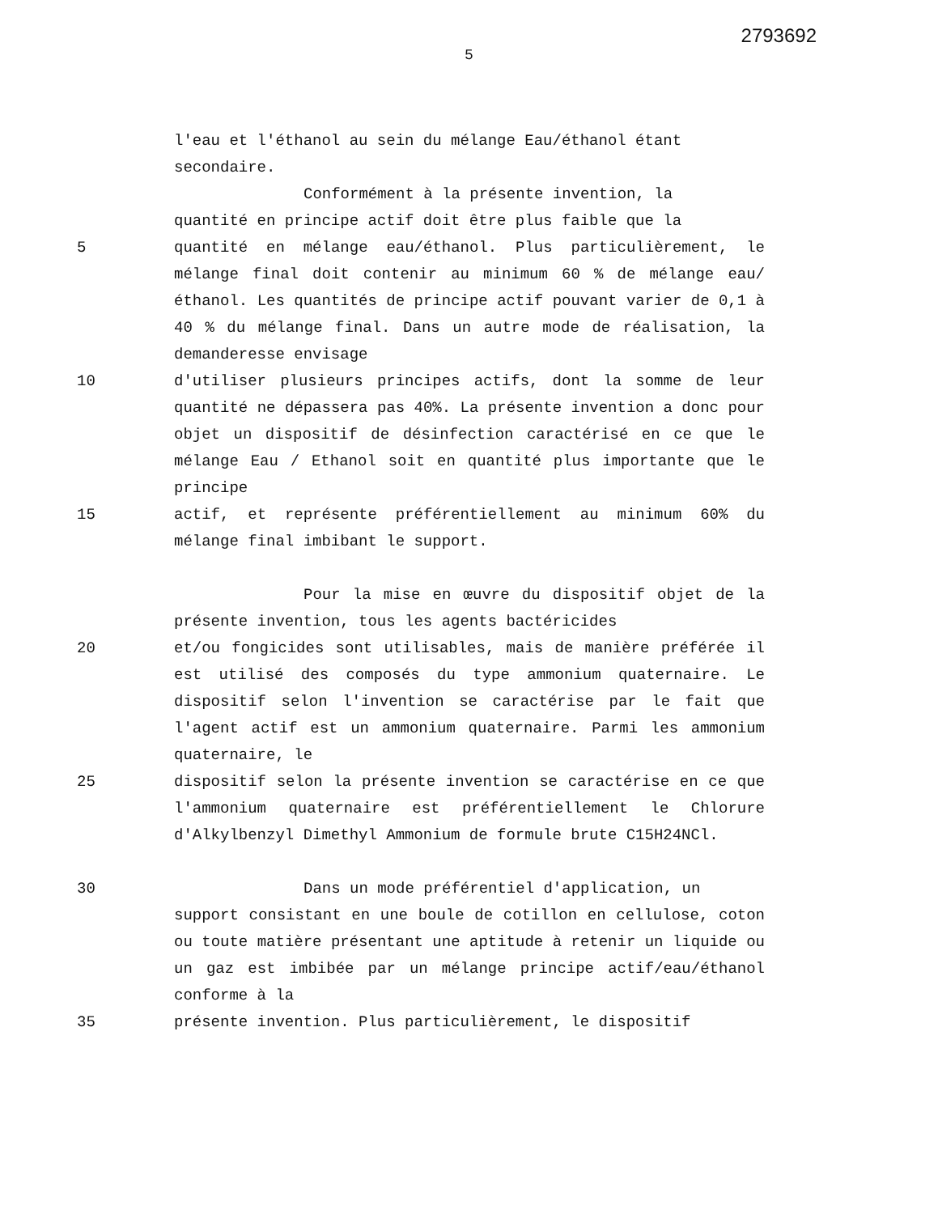2793692
5
l'eau et l'éthanol au sein du mélange Eau/éthanol étant
secondaire.
Conformément à la présente invention, la
quantité en principe actif doit être plus faible que la
5 quantité en mélange eau/éthanol. Plus particulièrement, le mélange final doit contenir au minimum 60 % de mélange eau/éthanol. Les quantités de principe actif pouvant varier de 0,1 à 40 % du mélange final. Dans un autre mode de réalisation, la demanderesse envisage
10 d'utiliser plusieurs principes actifs, dont la somme de leur quantité ne dépassera pas 40%. La présente invention a donc pour objet un dispositif de désinfection caractérisé en ce que le mélange Eau / Ethanol soit en quantité plus importante que le principe
15 actif, et représente préférentiellement au minimum 60% du mélange final imbibant le support.
Pour la mise en œuvre du dispositif objet de la présente invention, tous les agents bactéricides
20 et/ou fongicides sont utilisables, mais de manière préférée il est utilisé des composés du type ammonium quaternaire. Le dispositif selon l'invention se caractérise par le fait que l'agent actif est un ammonium quaternaire. Parmi les ammonium quaternaire, le
25 dispositif selon la présente invention se caractérise en ce que l'ammonium quaternaire est préférentiellement le Chlorure d'Alkylbenzyl Dimethyl Ammonium de formule brute C15H24NCl.
30 Dans un mode préférentiel d'application, un
support consistant en une boule de cotillon en cellulose, coton ou toute matière présentant une aptitude à retenir un liquide ou un gaz est imbibée par un mélange principe actif/eau/éthanol conforme à la
35 présente invention. Plus particulièrement, le dispositif